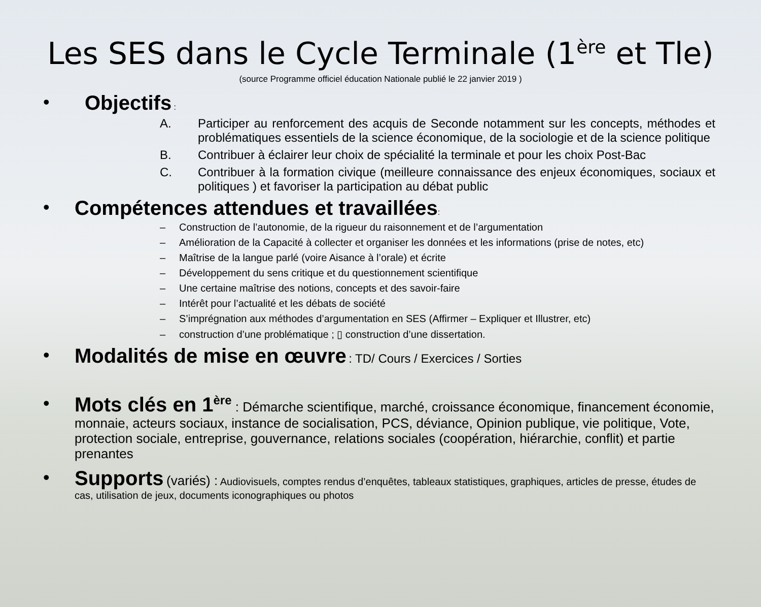Les SES dans le Cycle Terminale (1<sup>ère</sup> et Tle)
(source Programme officiel éducation Nationale publié le 22 janvier 2019 )
• Objectifs :
A. Participer au renforcement des acquis de Seconde notamment sur les concepts, méthodes et problématiques essentiels de la science économique, de la sociologie et de la science politique
B. Contribuer à éclairer leur choix de spécialité la terminale et pour les choix Post-Bac
C. Contribuer à la formation civique (meilleure connaissance des enjeux économiques, sociaux et politiques ) et favoriser la participation au débat public
• Compétences attendues et travaillées:
– Construction de l’autonomie, de la rigueur du raisonnement et de l’argumentation
– Amélioration de la Capacité à collecter et organiser les données et les informations (prise de notes, etc)
– Maîtrise de la langue parlé (voire Aisance à l’orale) et écrite
– Développement du sens critique et du questionnement scientifique
– Une certaine maîtrise des notions, concepts et des savoir-faire
– Intérêt pour l’actualité et les débats de société
– S’imprégnation aux méthodes d’argumentation en SES (Affirmer – Expliquer et Illustrer, etc)
– construction d’une problématique ; ▯ construction d’une dissertation.
• Modalités de mise en œuvre : TD/ Cours / Exercices / Sorties
•
Mots clés en 1<sup>ère</sup> : Démarche scientifique, marché, croissance économique, financement économie, monnaie, acteurs sociaux, instance de socialisation, PCS, déviance, Opinion publique, vie politique, Vote, protection sociale, entreprise, gouvernance, relations sociales (coopération, hiérarchie, conflit) et partie prenantes
• Supports (variés) : Audiovisuels, comptes rendus d’enquêtes, tableaux statistiques, graphiques, articles de presse, études de cas, utilisation de jeux, documents iconographiques ou photos